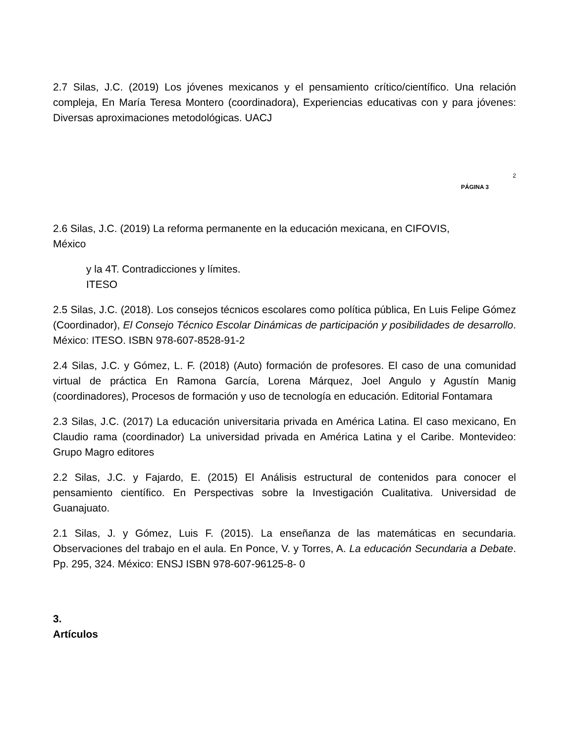2.7 Silas, J.C. (2019) Los jóvenes mexicanos y el pensamiento crítico/científico. Una relación compleja, En María Teresa Montero (coordinadora), Experiencias educativas con y para jóvenes: Diversas aproximaciones metodológicas. UACJ
2
PÁGINA 3
2.6 Silas, J.C. (2019) La reforma permanente en la educación mexicana, en CIFOVIS,
México
y la 4T. Contradicciones y límites.
ITESO
2.5 Silas, J.C. (2018). Los consejos técnicos escolares como política pública, En Luis Felipe Gómez (Coordinador), El Consejo Técnico Escolar Dinámicas de participación y posibilidades de desarrollo. México: ITESO. ISBN 978-607-8528-91-2
2.4 Silas, J.C. y Gómez, L. F. (2018) (Auto) formación de profesores. El caso de una comunidad virtual de práctica En Ramona García, Lorena Márquez, Joel Angulo y Agustín Manig (coordinadores), Procesos de formación y uso de tecnología en educación. Editorial Fontamara
2.3 Silas, J.C. (2017) La educación universitaria privada en América Latina. El caso mexicano, En Claudio rama (coordinador) La universidad privada en América Latina y el Caribe. Montevideo: Grupo Magro editores
2.2 Silas, J.C. y Fajardo, E. (2015) El Análisis estructural de contenidos para conocer el pensamiento científico. En Perspectivas sobre la Investigación Cualitativa. Universidad de Guanajuato.
2.1 Silas, J. y Gómez, Luis F. (2015). La enseñanza de las matemáticas en secundaria. Observaciones del trabajo en el aula. En Ponce, V. y Torres, A. La educación Secundaria a Debate. Pp. 295, 324. México: ENSJ ISBN 978-607-96125-8- 0
3.
Artículos